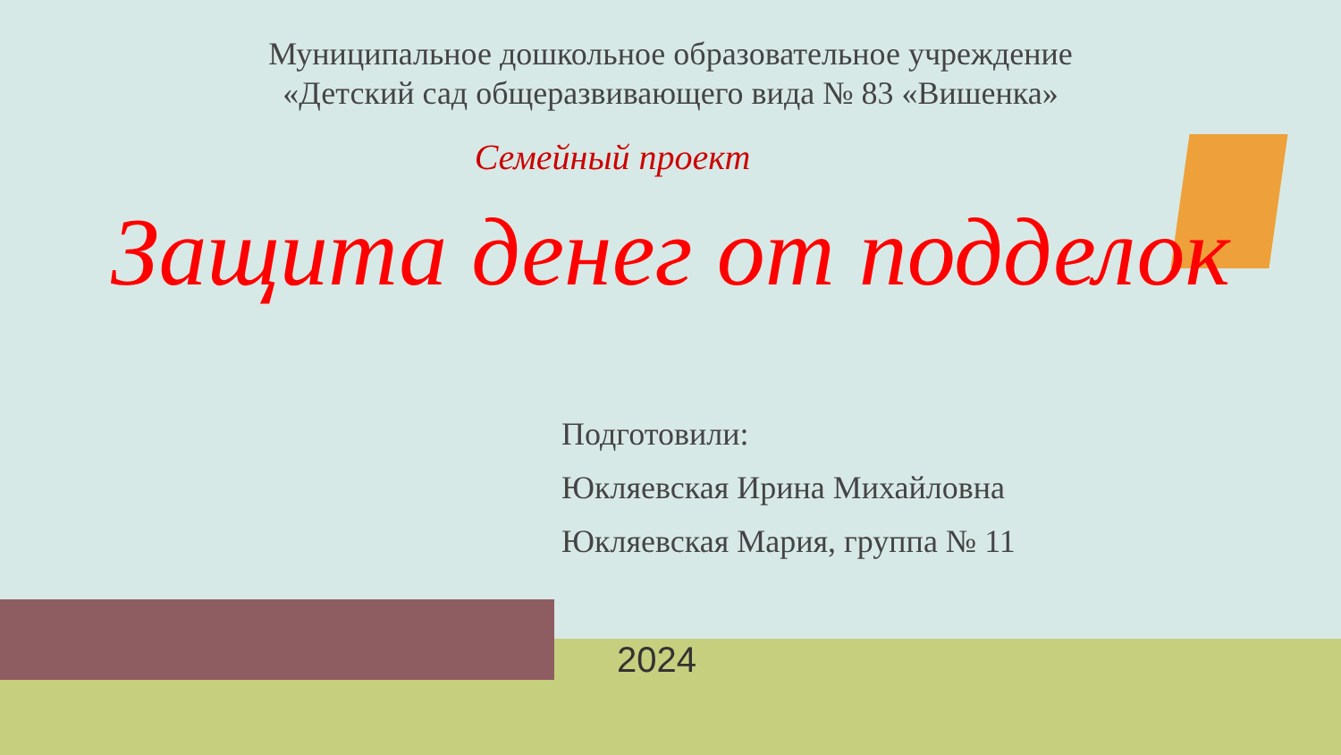Муниципальное дошкольное образовательное учреждение
«Детский сад общеразвивающего вида № 83 «Вишенка»
Семейный проект
Защита денег от подделок
Подготовили:
Юкляевская Ирина Михайловна
Юкляевская Мария, группа № 11
2024